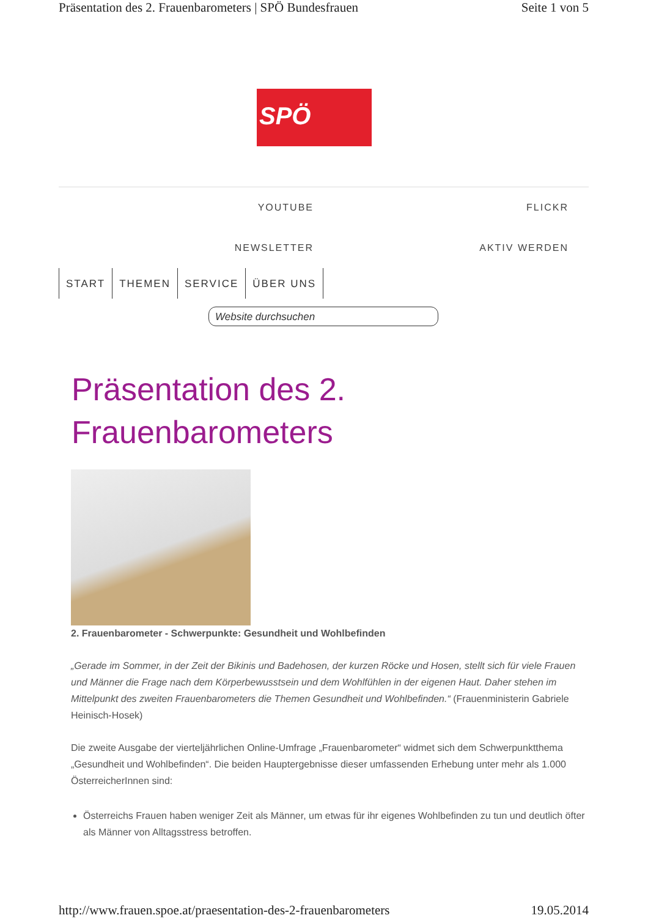Präsentation des 2. Frauenbarometers | SPÖ Bundesfrauen Seite 1 von 5
SPÖ
YOUTUBE FLICKR
NEWSLETTER AKTIV WERDEN
START THEMEN SERVICE ÜBER UNS
Website durchsuchen
Präsentation des 2.
Frauenbarometers
2. Frauenbarometer - Schwerpunkte: Gesundheit und Wohlbefinden
„Gerade im Sommer, in der Zeit der Bikinis und Badehosen, der kurzen Röcke und Hosen, stellt sich für viele Frauen und Männer die Frage nach dem Körperbewusstsein und dem Wohlfühlen in der eigenen Haut. Daher stehen im Mittelpunkt des zweiten Frauenbarometers die Themen Gesundheit und Wohlbefinden.“ (Frauenministerin Gabriele Heinisch-Hosek)
Die zweite Ausgabe der vierteljährlichen Online-Umfrage „Frauenbarometer“ widmet sich dem Schwerpunktthema „Gesundheit und Wohlbefinden“. Die beiden Hauptergebnisse dieser umfassenden Erhebung unter mehr als 1.000 ÖsterreicherInnen sind:
Österreichs Frauen haben weniger Zeit als Männer, um etwas für ihr eigenes Wohlbefinden zu tun und deutlich öfter als Männer von Alltagsstress betroffen.
http://www.frauen.spoe.at/praesentation-des-2-frauenbarometers 19.05.2014